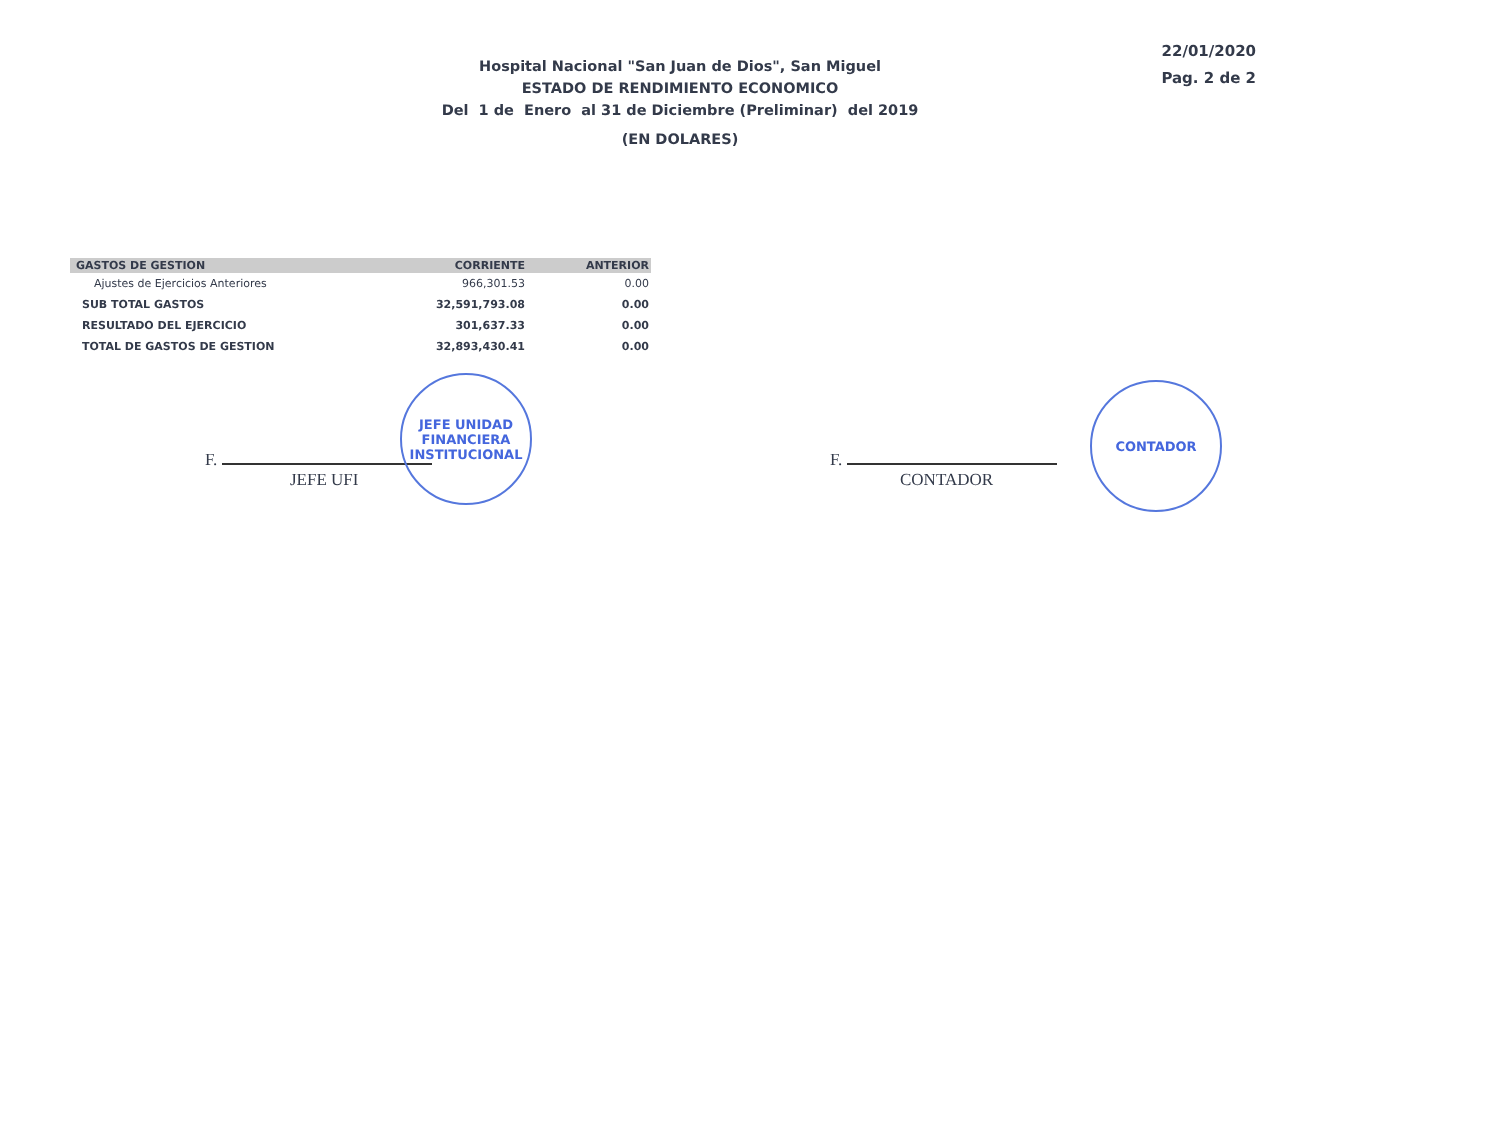Hospital Nacional "San Juan de Dios", San Miguel
ESTADO DE RENDIMIENTO ECONOMICO
Del 1 de Enero al 31 de Diciembre (Preliminar) del 2019
(EN DOLARES)
22/01/2020
Pag. 2 de 2
| GASTOS DE GESTION | CORRIENTE | ANTERIOR |
| --- | --- | --- |
| Ajustes de Ejercicios Anteriores | 966,301.53 | 0.00 |
| SUB TOTAL GASTOS | 32,591,793.08 | 0.00 |
| RESULTADO DEL EJERCICIO | 301,637.33 | 0.00 |
| TOTAL DE GASTOS DE GESTION | 32,893,430.41 | 0.00 |
F.
JEFE UFI
JEFE UNIDAD FINANCIERA INSTITUCIONAL
F.
CONTADOR
CONTADOR